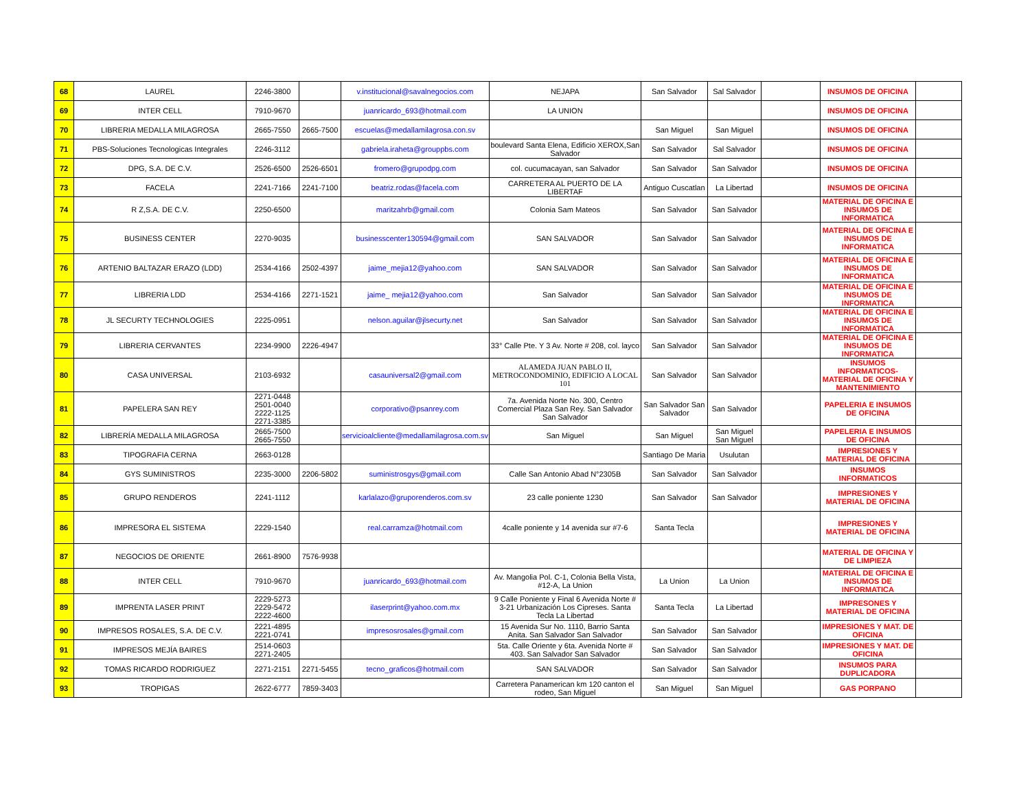| 68 | LAUREL | 2246-3800 | | v.institucional@savalnegocios.com | NEJAPA | San Salvador | Sal Salvador | | INSUMOS DE OFICINA | |
| 69 | INTER CELL | 7910-9670 | | juanricardo_693@hotmail.com | LA UNION | | | | INSUMOS DE OFICINA | |
| 70 | LIBRERIA MEDALLA MILAGROSA | 2665-7550 | 2665-7500 | escuelas@medallamilagrosa.con.sv | | San Miguel | San Miguel | | INSUMOS DE OFICINA | |
| 71 | PBS-Soluciones Tecnologicas Integrales | 2246-3112 | | gabriela.iraheta@grouppbs.com | boulevard Santa Elena, Edificio XEROX,San Salvador | San Salvador | Sal Salvador | | INSUMOS DE OFICINA | |
| 72 | DPG, S.A. DE C.V. | 2526-6500 | 2526-6501 | fromero@grupodpg.com | col. cucumacayan, san Salvador | San Salvador | San Salvador | | INSUMOS DE OFICINA | |
| 73 | FACELA | 2241-7166 | 2241-7100 | beatriz.rodas@facela.com | CARRETERA AL PUERTO DE LA LIBERTAF | Antiguo Cuscatlan | La Libertad | | INSUMOS DE OFICINA | |
| 74 | R Z,S.A. DE C.V. | 2250-6500 | | maritzahrb@gmail.com | Colonia Sam Mateos | San Salvador | San Salvador | | MATERIAL DE OFICINA E INSUMOS DE INFORMATICA | |
| 75 | BUSINESS CENTER | 2270-9035 | | businesscenter130594@gmail.com | SAN SALVADOR | San Salvador | San Salvador | | MATERIAL DE OFICINA E INSUMOS DE INFORMATICA | |
| 76 | ARTENIO BALTAZAR ERAZO (LDD) | 2534-4166 | 2502-4397 | jaime_mejia12@yahoo.com | SAN SALVADOR | San Salvador | San Salvador | | MATERIAL DE OFICINA E INSUMOS DE INFORMATICA | |
| 77 | LIBRERIA LDD | 2534-4166 | 2271-1521 | jaime_ mejia12@yahoo.com | San Salvador | San Salvador | San Salvador | | MATERIAL DE OFICINA E INSUMOS DE INFORMATICA | |
| 78 | JL SECURTY TECHNOLOGIES | 2225-0951 | | nelson.aguilar@jlsecurty.net | San Salvador | San Salvador | San Salvador | | MATERIAL DE OFICINA E INSUMOS DE INFORMATICA | |
| 79 | LIBRERIA CERVANTES | 2234-9900 | 2226-4947 | | 33° Calle Pte. Y 3 Av. Norte # 208, col. layco | San Salvador | San Salvador | | MATERIAL DE OFICINA E INSUMOS DE INFORMATICA | |
| 80 | CASA UNIVERSAL | 2103-6932 | | casauniversal2@gmail.com | ALAMEDA JUAN PABLO II, METROCONDOMINIO, EDIFICIO A LOCAL 101 | San Salvador | San Salvador | | INSUMOS INFORMATICOS- MATERIAL DE OFICINA Y MANTENIMIENTO | |
| 81 | PAPELERA SAN REY | 2271-0448 2501-0040 2222-1125 2271-3385 | | corporativo@psanrey.com | 7a. Avenida Norte No. 300, Centro Comercial Plaza San Rey. San Salvador San Salvador | San Salvador San Salvador | San Salvador | | PAPELERIA E INSUMOS DE OFICINA | |
| 82 | LIBRERÍA MEDALLA MILAGROSA | 2665-7500 2665-7550 | | servicioalcliente@medallamilagrosa.com.sv | San Miguel | San Miguel | San Miguel San Miguel | | PAPELERIA E INSUMOS DE OFICINA | |
| 83 | TIPOGRAFIA CERNA | 2663-0128 | | | | Santiago De Maria | Usulutan | | IMPRESIONES Y MATERIAL DE OFICINA | |
| 84 | GYS SUMINISTROS | 2235-3000 | 2206-5802 | suministrosgys@gmail.com | Calle San Antonio Abad N°2305B | San Salvador | San Salvador | | INSUMOS INFORMATICOS | |
| 85 | GRUPO RENDEROS | 2241-1112 | | karlalazo@gruporenderos.com.sv | 23 calle poniente 1230 | San Salvador | San Salvador | | IMPRESIONES Y MATERIAL DE OFICINA | |
| 86 | IMPRESORA EL SISTEMA | 2229-1540 | | real.carramza@hotmail.com | 4calle poniente y 14 avenida sur #7-6 | Santa Tecla | | | IMPRESIONES Y MATERIAL DE OFICINA | |
| 87 | NEGOCIOS DE ORIENTE | 2661-8900 | 7576-9938 | | | | | | MATERIAL DE OFICINA Y DE LIMPIEZA | |
| 88 | INTER CELL | 7910-9670 | | juanricardo_693@hotmail.com | Av. Mangolia Pol. C-1, Colonia Bella Vista, #12-A, La Union | La Union | La Union | | MATERIAL DE OFICINA E INSUMOS DE INFORMATICA | |
| 89 | IMPRENTA LASER PRINT | 2229-5273 2229-5472 2222-4600 | | ilaserprint@yahoo.com.mx | 9 Calle Poniente y Final 6 Avenida Norte # 3-21 Urbanización Los Cipreses. Santa Tecla La Libertad | Santa Tecla | La Libertad | | IMPRESONES Y MATERIAL DE OFICINA | |
| 90 | IMPRESOS ROSALES, S.A. DE C.V. | 2221-4895 2221-0741 | | impresosrosales@gmail.com | 15 Avenida Sur No. 1110, Barrio Santa Anita. San Salvador San Salvador | San Salvador | San Salvador | | IMPRESIONES Y MAT. DE OFICINA | |
| 91 | IMPRESOS MEJÍA BAIRES | 2514-0603 2271-2405 | | | 5ta. Calle Oriente y 6ta. Avenida Norte # 403. San Salvador San Salvador | San Salvador | San Salvador | | IMPRESIONES Y MAT. DE OFICINA | |
| 92 | TOMAS RICARDO RODRIGUEZ | 2271-2151 | 2271-5455 | tecno_graficos@hotmail.com | SAN SALVADOR | San Salvador | San Salvador | | INSUMOS PARA DUPLICADORA | |
| 93 | TROPIGAS | 2622-6777 | 7859-3403 | | Carretera Panamerican km 120 canton el rodeo, San Miguel | San Miguel | San Miguel | | GAS PORPANO | |